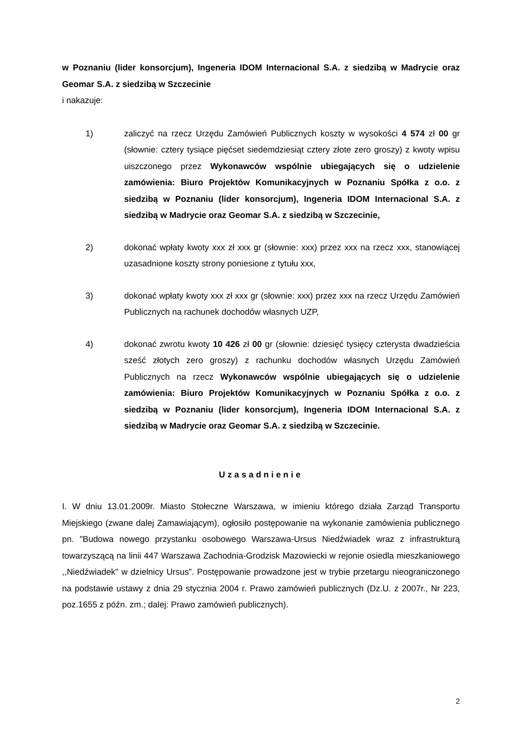w Poznaniu (lider konsorcjum), Ingeneria IDOM Internacional S.A. z siedzibą w Madrycie oraz Geomar S.A. z siedzibą w Szczecinie
i nakazuje:
1) zaliczyć na rzecz Urzędu Zamówień Publicznych koszty w wysokości 4 574 zł 00 gr (słownie: cztery tysiące pięćset siedemdziesiąt cztery złote zero groszy) z kwoty wpisu uiszczonego przez Wykonawców wspólnie ubiegających się o udzielenie zamówienia: Biuro Projektów Komunikacyjnych w Poznaniu Spółka z o.o. z siedzibą w Poznaniu (lider konsorcjum), Ingeneria IDOM Internacional S.A. z siedzibą w Madrycie oraz Geomar S.A. z siedzibą w Szczecinie,
2) dokonać wpłaty kwoty xxx zł xxx gr (słownie: xxx) przez xxx na rzecz xxx, stanowiącej uzasadnione koszty strony poniesione z tytułu xxx,
3) dokonać wpłaty kwoty xxx zł xxx gr (słownie: xxx) przez xxx na rzecz Urzędu Zamówień Publicznych na rachunek dochodów własnych UZP,
4) dokonać zwrotu kwoty 10 426 zł 00 gr (słownie: dziesięć tysięcy czterysta dwadzieścia sześć złotych zero groszy) z rachunku dochodów własnych Urzędu Zamówień Publicznych na rzecz Wykonawców wspólnie ubiegających się o udzielenie zamówienia: Biuro Projektów Komunikacyjnych w Poznaniu Spółka z o.o. z siedzibą w Poznaniu (lider konsorcjum), Ingeneria IDOM Internacional S.A. z siedzibą w Madrycie oraz Geomar S.A. z siedzibą w Szczecinie.
Uzasadnienie
I. W dniu 13.01.2009r. Miasto Stołeczne Warszawa, w imieniu którego działa Zarząd Transportu Miejskiego (zwane dalej Zamawiającym), ogłosiło postępowanie na wykonanie zamówienia publicznego pn. "Budowa nowego przystanku osobowego Warszawa-Ursus Niedźwiadek wraz z infrastrukturą towarzyszącą na linii 447 Warszawa Zachodnia-Grodzisk Mazowiecki w rejonie osiedla mieszkaniowego ,,Niedźwiadek" w dzielnicy Ursus”. Postępowanie prowadzone jest w trybie przetargu nieograniczonego na podstawie ustawy z dnia 29 stycznia 2004 r. Prawo zamówień publicznych (Dz.U. z 2007r., Nr 223, poz.1655 z późn. zm.; dalej: Prawo zamówień publicznych).
2